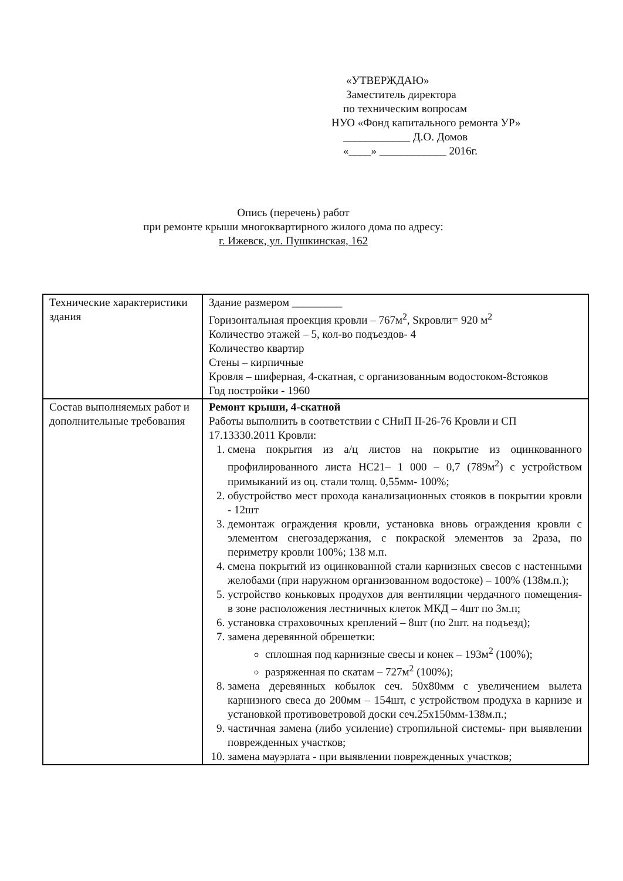«УТВЕРЖДАЮ»
Заместитель директора
по техническим вопросам
НУО «Фонд капитального ремонта УР»
____________ Д.О. Домов
«____» ____________ 2016г.
Опись (перечень) работ
при ремонте крыши многоквартирного жилого дома по адресу:
г. Ижевск, ул. Пушкинская, 162
| Технические характеристики здания | Здание размером _________ Горизонтальная проекция кровли – 767м<sup>2</sup>, Sкровли= 920 м<sup>2</sup> Количество этажей – 5, кол-во подъездов- 4 Количество квартир Стены – кирпичные Кровля – шиферная, 4-скатная, с организованным водостоком-8стояков Год постройки - 1960 |
| Состав выполняемых работ и дополнительные требования | Ремонт крыши, 4-скатной Работы выполнить в соответствии с СНиП II-26-76 Кровли и СП 17.13330.2011 Кровли: 1. смена покрытия из а/ц листов на покрытие из оцинкованного профилированного листа НС21– 1 000 – 0,7 (789м<sup>2</sup>) с устройством примыканий из оц. стали толщ. 0,55мм- 100%; 2. обустройство мест прохода канализационных стояков в покрытии кровли - 12шт 3. демонтаж ограждения кровли, установка вновь ограждения кровли с элементом снегозадержания, с покраской элементов за 2раза, по периметру кровли 100%; 138 м.п. 4. смена покрытий из оцинкованной стали карнизных свесов с настенными желобами (при наружном организованном водостоке) – 100% (138м.п.); 5. устройство коньковых продухов для вентиляции чердачного помещения- в зоне расположения лестничных клеток МКД – 4шт по 3м.п; 6. установка страховочных креплений – 8шт (по 2шт. на подъезд); 7. замена деревянной обрешетки: сплошная под карнизные свесы и конек – 193м<sup>2</sup> (100%); разряженная по скатам – 727м<sup>2</sup> (100%); 8. замена деревянных кобылок сеч. 50х80мм с увеличением вылета карнизного свеса до 200мм – 154шт, с устройством продуха в карнизе и установкой противоветровой доски сеч.25х150мм-138м.п.; 9. частичная замена (либо усиление) стропильной системы- при выявлении поврежденных участков; 10. замена мауэрлата - при выявлении поврежденных участков; |